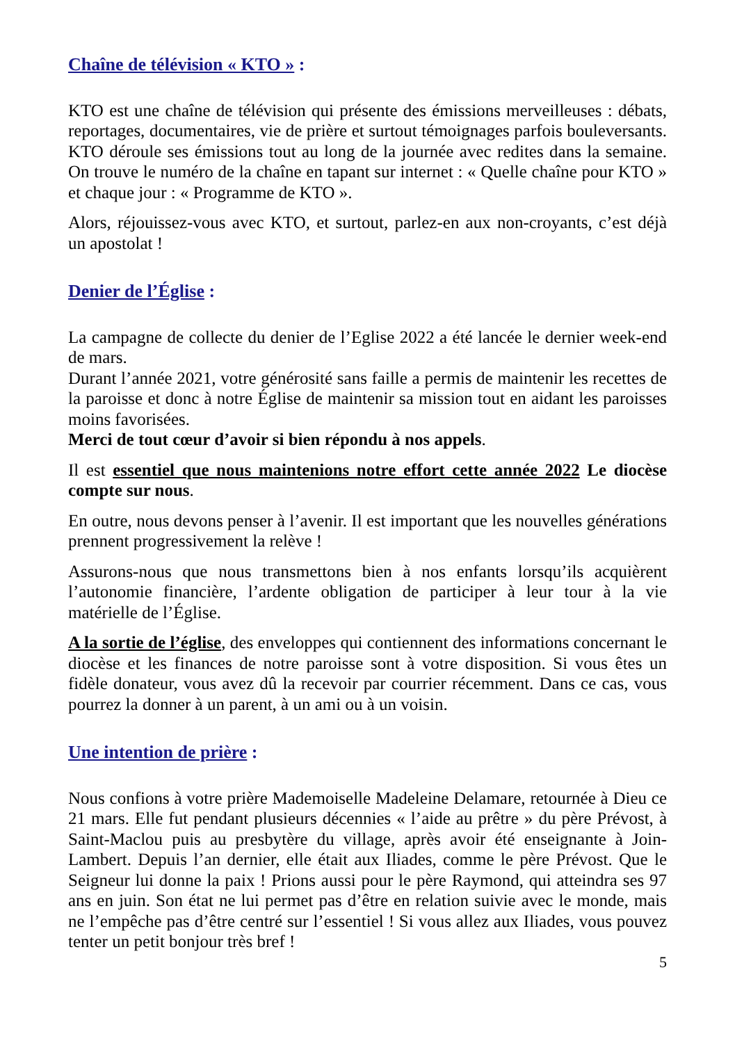Chaîne de télévision « KTO » :
KTO est une chaîne de télévision qui présente des émissions merveilleuses : débats, reportages, documentaires, vie de prière et surtout témoignages parfois bouleversants. KTO déroule ses émissions tout au long de la journée avec redites dans la semaine. On trouve le numéro de la chaîne en tapant sur internet : « Quelle chaîne pour KTO » et chaque jour : « Programme de KTO ».
Alors, réjouissez-vous avec KTO, et surtout, parlez-en aux non-croyants, c’est déjà un apostolat !
Denier de l’Église :
La campagne de collecte du denier de l’Eglise 2022 a été lancée le dernier week-end de mars.
Durant l’année 2021, votre générosité sans faille a permis de maintenir les recettes de la paroisse et donc à notre Église de maintenir sa mission tout en aidant les paroisses moins favorisées.
Merci de tout cœur d’avoir si bien répondu à nos appels.
Il est essentiel que nous maintenions notre effort cette année 2022 Le diocèse compte sur nous.
En outre, nous devons penser à l’avenir. Il est important que les nouvelles générations prennent progressivement la relève !
Assurons-nous que nous transmettons bien à nos enfants lorsqu’ils acquièrent l’autonomie financière, l’ardente obligation de participer à leur tour à la vie matérielle de l’Église.
A la sortie de l’église, des enveloppes qui contiennent des informations concernant le diocèse et les finances de notre paroisse sont à votre disposition. Si vous êtes un fidèle donateur, vous avez dû la recevoir par courrier récemment. Dans ce cas, vous pourrez la donner à un parent, à un ami ou à un voisin.
Une intention de prière :
Nous confions à votre prière Mademoiselle Madeleine Delamare, retournée à Dieu ce 21 mars. Elle fut pendant plusieurs décennies « l’aide au prêtre » du père Prévost, à Saint-Maclou puis au presbytère du village, après avoir été enseignante à Join-Lambert. Depuis l’an dernier, elle était aux Iliades, comme le père Prévost. Que le Seigneur lui donne la paix ! Prions aussi pour le père Raymond, qui atteindra ses 97 ans en juin. Son état ne lui permet pas d’être en relation suivie avec le monde, mais ne l’empêche pas d’être centré sur l’essentiel ! Si vous allez aux Iliades, vous pouvez tenter un petit bonjour très bref !
5